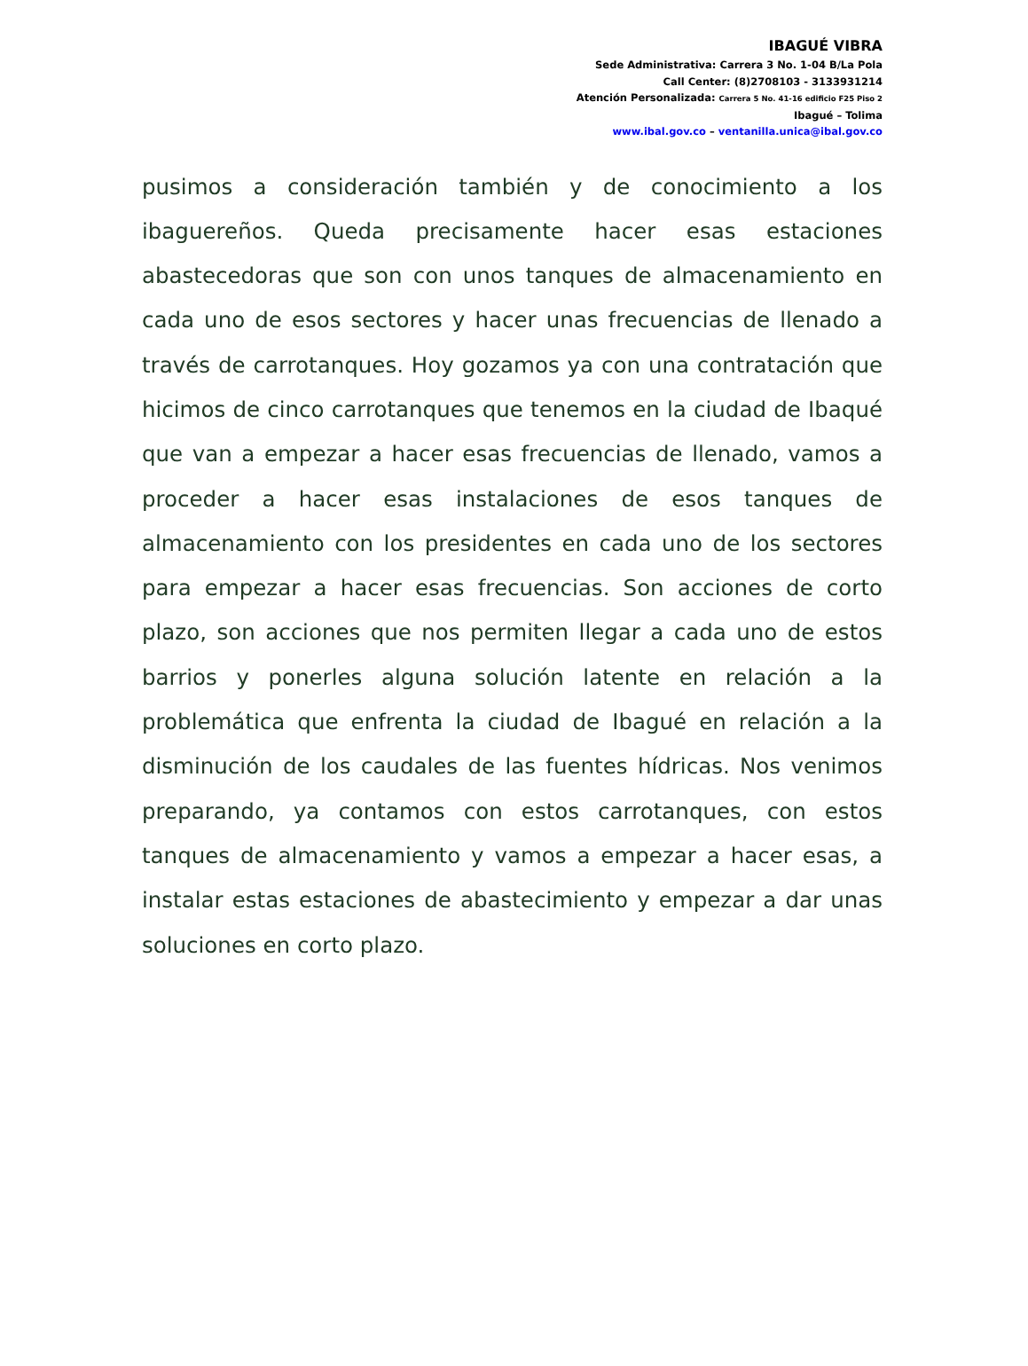IBAGUÉ VIBRA
Sede Administrativa: Carrera 3 No. 1-04 B/La Pola
Call Center: (8)2708103 - 3133931214
Atención Personalizada: Carrera 5 No. 41-16 edificio F25 Piso 2
Ibagué – Tolima
www.ibal.gov.co – ventanilla.unica@ibal.gov.co
pusimos a consideración también y de conocimiento a los ibaguereños. Queda precisamente hacer esas estaciones abastecedoras que son con unos tanques de almacenamiento en cada uno de esos sectores y hacer unas frecuencias de llenado a través de carrotanques. Hoy gozamos ya con una contratación que hicimos de cinco carrotanques que tenemos en la ciudad de Ibaqué que van a empezar a hacer esas frecuencias de llenado, vamos a proceder a hacer esas instalaciones de esos tanques de almacenamiento con los presidentes en cada uno de los sectores para empezar a hacer esas frecuencias. Son acciones de corto plazo, son acciones que nos permiten llegar a cada uno de estos barrios y ponerles alguna solución latente en relación a la problemática que enfrenta la ciudad de Ibagué en relación a la disminución de los caudales de las fuentes hídricas. Nos venimos preparando, ya contamos con estos carrotanques, con estos tanques de almacenamiento y vamos a empezar a hacer esas, a instalar estas estaciones de abastecimiento y empezar a dar unas soluciones en corto plazo.